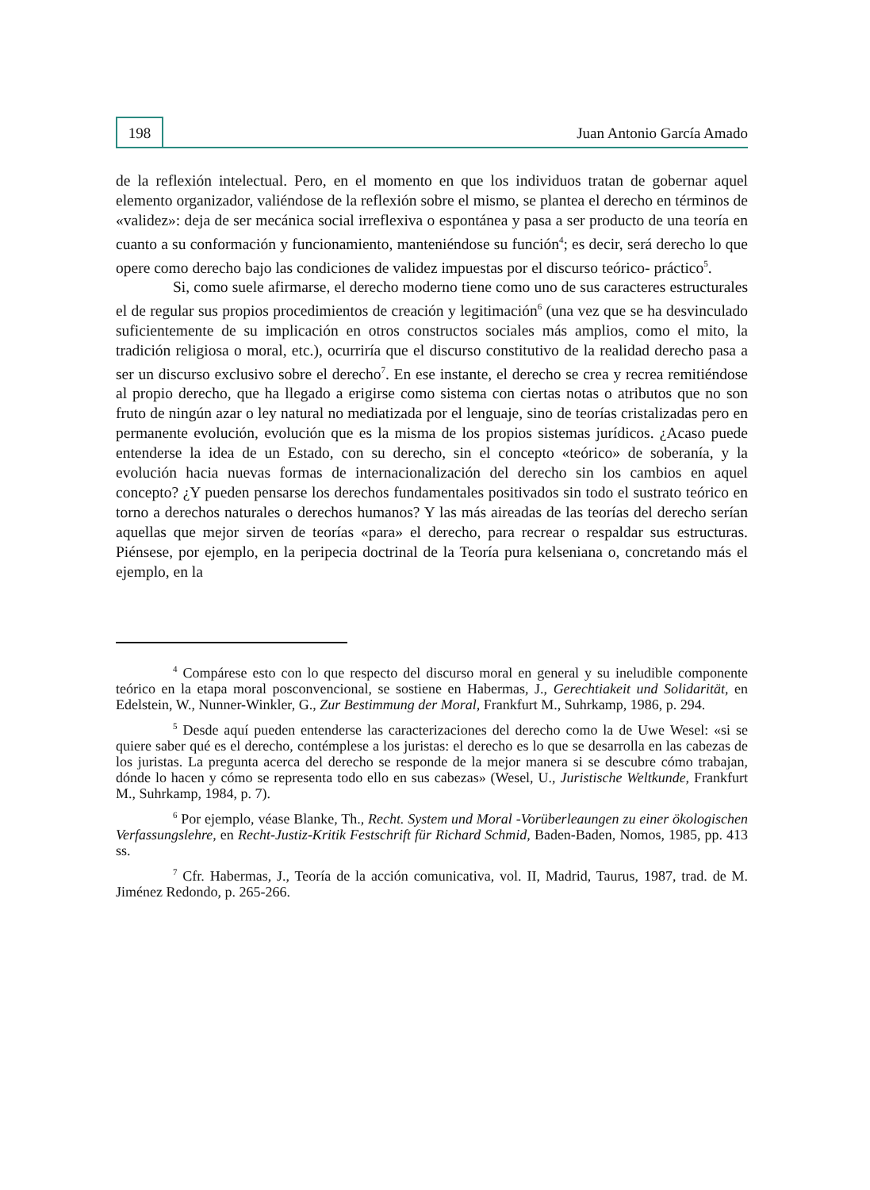198
Juan Antonio García Amado
de la reflexión intelectual. Pero, en el momento en que los individuos tratan de gobernar aquel elemento organizador, valiéndose de la reflexión sobre el mismo, se plantea el derecho en términos de «validez»: deja de ser mecánica social irreflexiva o espontánea y pasa a ser producto de una teoría en cuanto a su conformación y funcionamiento, manteniéndose su función<sup>4</sup>; es decir, será derecho lo que opere como derecho bajo las condiciones de validez impuestas por el discurso teórico- práctico<sup>5</sup>.
Si, como suele afirmarse, el derecho moderno tiene como uno de sus caracteres estructurales el de regular sus propios procedimientos de creación y legitimación<sup>6</sup> (una vez que se ha desvinculado suficientemente de su implicación en otros constructos sociales más amplios, como el mito, la tradición religiosa o moral, etc.), ocurriría que el discurso constitutivo de la realidad derecho pasa a ser un discurso exclusivo sobre el derecho<sup>7</sup>. En ese instante, el derecho se crea y recrea remitiéndose al propio derecho, que ha llegado a erigirse como sistema con ciertas notas o atributos que no son fruto de ningún azar o ley natural no mediatizada por el lenguaje, sino de teorías cristalizadas pero en permanente evolución, evolución que es la misma de los propios sistemas jurídicos. ¿Acaso puede entenderse la idea de un Estado, con su derecho, sin el concepto «teórico» de soberanía, y la evolución hacia nuevas formas de internacionalización del derecho sin los cambios en aquel concepto? ¿Y pueden pensarse los derechos fundamentales positivados sin todo el sustrato teórico en torno a derechos naturales o derechos humanos? Y las más aireadas de las teorías del derecho serían aquellas que mejor sirven de teorías «para» el derecho, para recrear o respaldar sus estructuras. Piénsese, por ejemplo, en la peripecia doctrinal de la Teoría pura kelseniana o, concretando más el ejemplo, en la
<sup>4</sup> Compárese esto con lo que respecto del discurso moral en general y su ineludible componente teórico en la etapa moral posconvencional, se sostiene en Habermas, J., Gerechtiakeit und Solidarität, en Edelstein, W., Nunner-Winkler, G., Zur Bestimmung der Moral, Frankfurt M., Suhrkamp, 1986, p. 294.
<sup>5</sup> Desde aquí pueden entenderse las caracterizaciones del derecho como la de Uwe Wesel: «si se quiere saber qué es el derecho, contémplese a los juristas: el derecho es lo que se desarrolla en las cabezas de los juristas. La pregunta acerca del derecho se responde de la mejor manera si se descubre cómo trabajan, dónde lo hacen y cómo se representa todo ello en sus cabezas» (Wesel, U., Juristische Weltkunde, Frankfurt M., Suhrkamp, 1984, p. 7).
<sup>6</sup> Por ejemplo, véase Blanke, Th., Recht. System und Moral -Vorüberleaungen zu einer ökologischen Verfassungslehre, en Recht-Justiz-Kritik Festschrift für Richard Schmid, Baden-Baden, Nomos, 1985, pp. 413 ss.
<sup>7</sup> Cfr. Habermas, J., Teoría de la acción comunicativa, vol. II, Madrid, Taurus, 1987, trad. de M. Jiménez Redondo, p. 265-266.